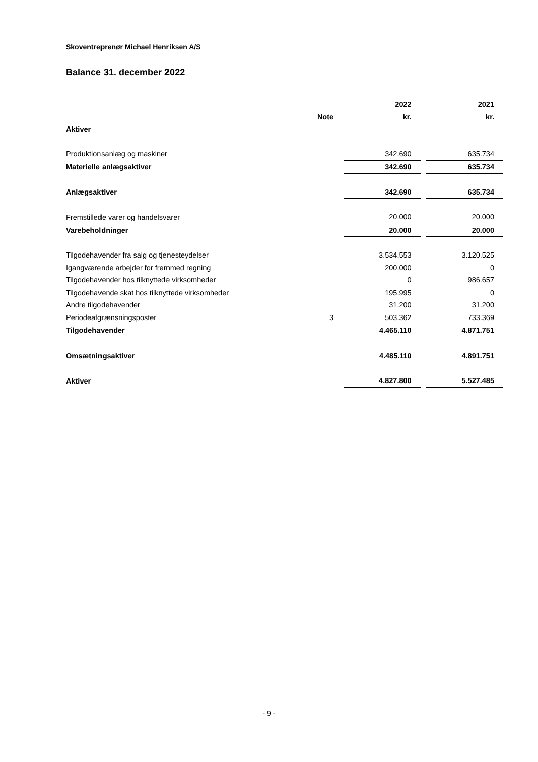Skoventreprenør Michael Henriksen A/S
Balance 31. december 2022
| | | 2022 | | 2021 |
| --- | --- | --- | --- | --- |
| | Note | kr. | | kr. |
| Aktiver | | | | |
| Produktionsanlæg og maskiner | | 342.690 | | 635.734 |
| Materielle anlægsaktiver | | 342.690 | | 635.734 |
| Anlægsaktiver | | 342.690 | | 635.734 |
| Fremstillede varer og handelsvarer | | 20.000 | | 20.000 |
| Varebeholdninger | | 20.000 | | 20.000 |
| Tilgodehavender fra salg og tjenesteydelser | | 3.534.553 | | 3.120.525 |
| Igangværende arbejder for fremmed regning | | 200.000 | | 0 |
| Tilgodehavender hos tilknyttede virksomheder | | 0 | | 986.657 |
| Tilgodehavende skat hos tilknyttede virksomheder | | 195.995 | | 0 |
| Andre tilgodehavender | | 31.200 | | 31.200 |
| Periodeafgrænsningsposter | 3 | 503.362 | | 733.369 |
| Tilgodehavender | | 4.465.110 | | 4.871.751 |
| Omsætningsaktiver | | 4.485.110 | | 4.891.751 |
| Aktiver | | 4.827.800 | | 5.527.485 |
- 9 -